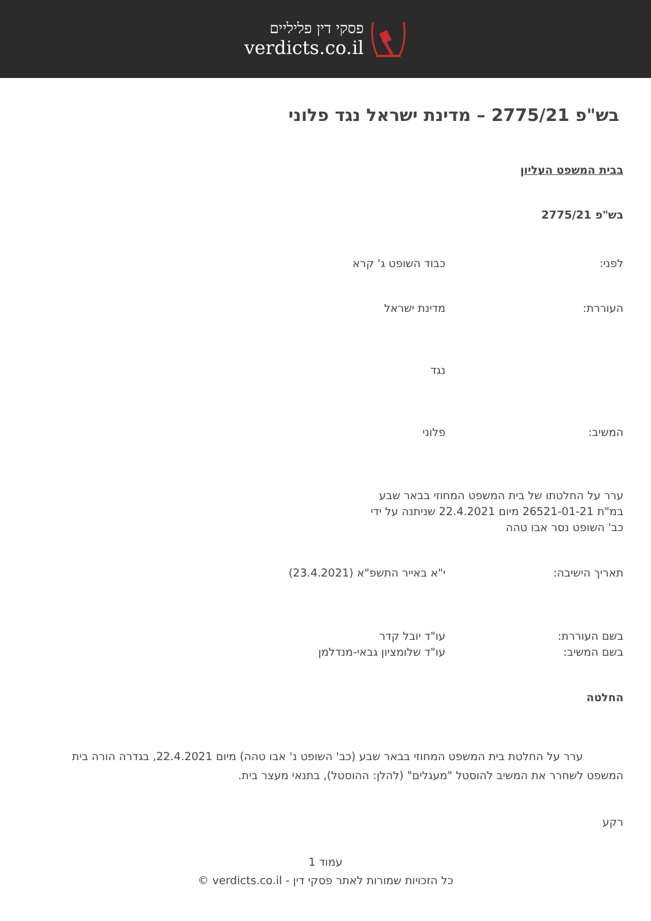פסקי דין פליליים
verdicts.co.il
בש"פ 2775/21 – מדינת ישראל נגד פלוני
בבית המשפט העליון
בש"פ 2775/21
לפני: כבוד השופט ג' קרא
העוררת: מדינת ישראל
נגד
המשיב: פלוני
ערר על החלטתו של בית המשפט המחוזי בבאר שבע במ"ת 26521-01-21 מיום 22.4.2021 שניתנה על ידי כב' השופט נסר אבו טהה
תאריך הישיבה: י"א באייר התשפ"א (23.4.2021)
בשם העוררת:
בשם המשיב:
עו"ד יובל קדר
עו"ד שלומציון גבאי-מנדלמן
החלטה
ערר על החלטת בית המשפט המחוזי בבאר שבע (כב' השופט נ' אבו טהה) מיום 22.4.2021, בגדרה הורה בית המשפט לשחרר את המשיב להוסטל "מעגלים" (להלן: ההוסטל), בתנאי מעצר בית.
רקע
עמוד 1
כל הזכויות שמורות לאתר פסקי דין - verdicts.co.il ©